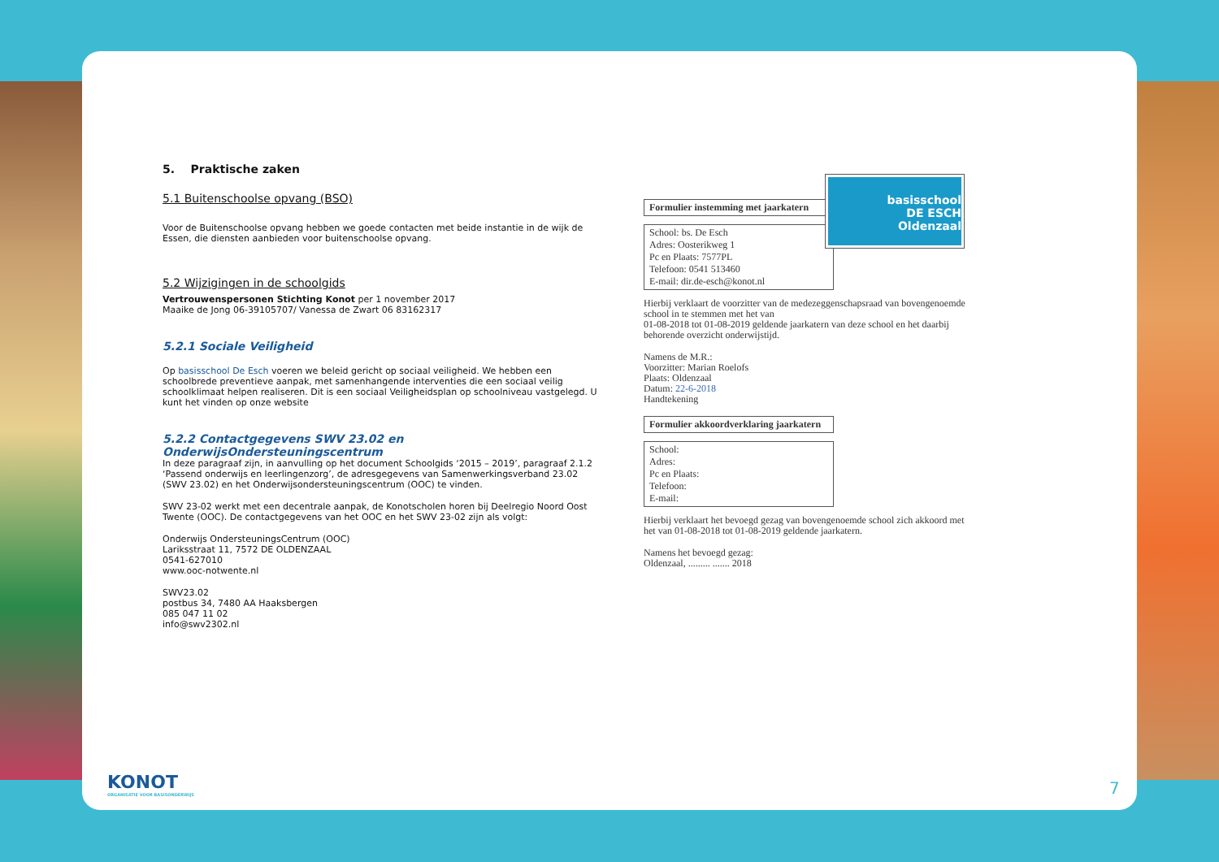5. Praktische zaken
5.1 Buitenschoolse opvang (BSO)
Voor de Buitenschoolse opvang hebben we goede contacten met beide instantie in de wijk de Essen, die diensten aanbieden voor buitenschoolse opvang.
5.2 Wijzigingen in de schoolgids
Vertrouwenspersonen Stichting Konot per 1 november 2017
Maaike de Jong 06-39105707/ Vanessa de Zwart 06 83162317
5.2.1 Sociale Veiligheid
Op basisschool De Esch voeren we beleid gericht op sociaal veiligheid. We hebben een schoolbrede preventieve aanpak, met samenhangende interventies die een sociaal veilig schoolklimaat helpen realiseren. Dit is een sociaal Veiligheidsplan op schoolniveau vastgelegd. U kunt het vinden op onze website
5.2.2 Contactgegevens SWV 23.02 en OnderwijsOndersteuningscentrum
In deze paragraaf zijn, in aanvulling op het document Schoolgids ‘2015 – 2019’, paragraaf 2.1.2 ‘Passend onderwijs en leerlingenzorg’, de adresgegevens van Samenwerkingsverband 23.02 (SWV 23.02) en het Onderwijsondersteuningscentrum (OOC) te vinden.
SWV 23-02 werkt met een decentrale aanpak, de Konotscholen horen bij Deelregio Noord Oost Twente (OOC). De contactgegevens van het OOC en het SWV 23-02 zijn als volgt:
Onderwijs OndersteuningsCentrum (OOC)
Lariksstraat 11, 7572 DE OLDENZAAL
0541-627010
www.ooc-notwente.nl
SWV23.02
postbus 34, 7480 AA Haaksbergen
085 047 11 02
info@swv2302.nl
basisschool
DE ESCH
Oldenzaal
Formulier instemming met jaarkatern
School: bs. De Esch
Adres: Oosterikweg 1
Pc en Plaats: 7577PL
Telefoon: 0541 513460
E-mail: dir.de-esch@konot.nl
Hierbij verklaart de voorzitter van de medezeggenschapsraad van bovengenoemde school in te stemmen met het van
01-08-2018 tot 01-08-2019 geldende jaarkatern van deze school en het daarbij behorende overzicht onderwijstijd.
Namens de M.R.:
Voorzitter: Marian Roelofs
Plaats: Oldenzaal
Datum: 22-6-2018
Handtekening
Formulier akkoordverklaring jaarkatern
School:
Adres:
Pc en Plaats:
Telefoon:
E-mail:
Hierbij verklaart het bevoegd gezag van bovengenoemde school zich akkoord met het van 01-08-2018 tot 01-08-2019 geldende jaarkatern.
Namens het bevoegd gezag:
Oldenzaal, ......... ....... 2018
KONOT
ORGANISATIE VOOR BASISONDERWIJS
7